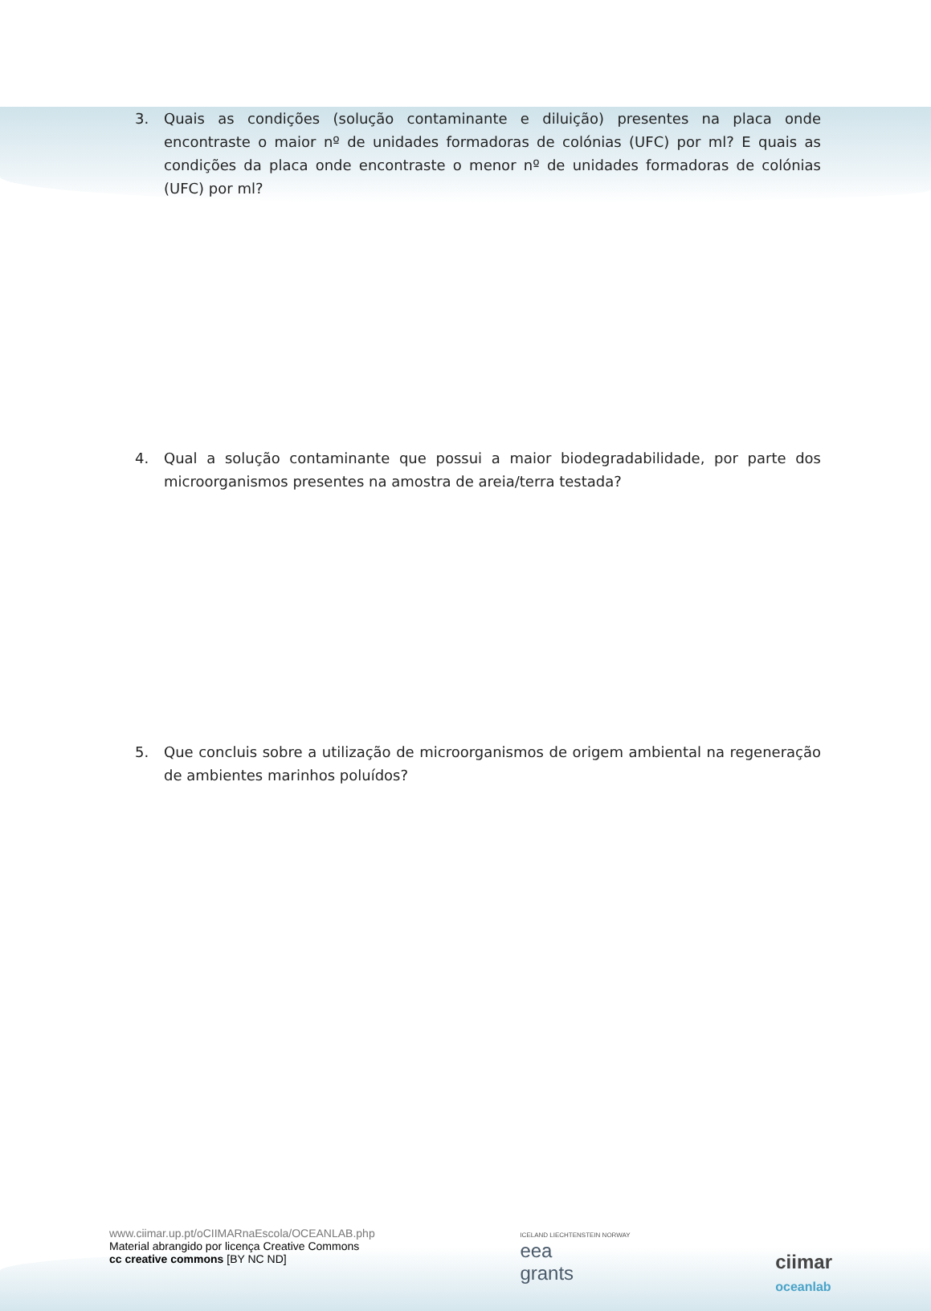3. Quais as condições (solução contaminante e diluição) presentes na placa onde encontraste o maior nº de unidades formadoras de colónias (UFC) por ml? E quais as condições da placa onde encontraste o menor nº de unidades formadoras de colónias (UFC) por ml?
4. Qual a solução contaminante que possui a maior biodegradabilidade, por parte dos microorganismos presentes na amostra de areia/terra testada?
5. Que concluis sobre a utilização de microorganismos de origem ambiental na regeneração de ambientes marinhos poluídos?
www.ciimar.up.pt/oCIIMARnaEscola/OCEANLAB.php
Material abrangido por licença Creative Commons
cc creative commons [BY NC ND]
ICELAND LIECHTENSTEIN NORWAY
eea
grants
ciimar
oceanlab